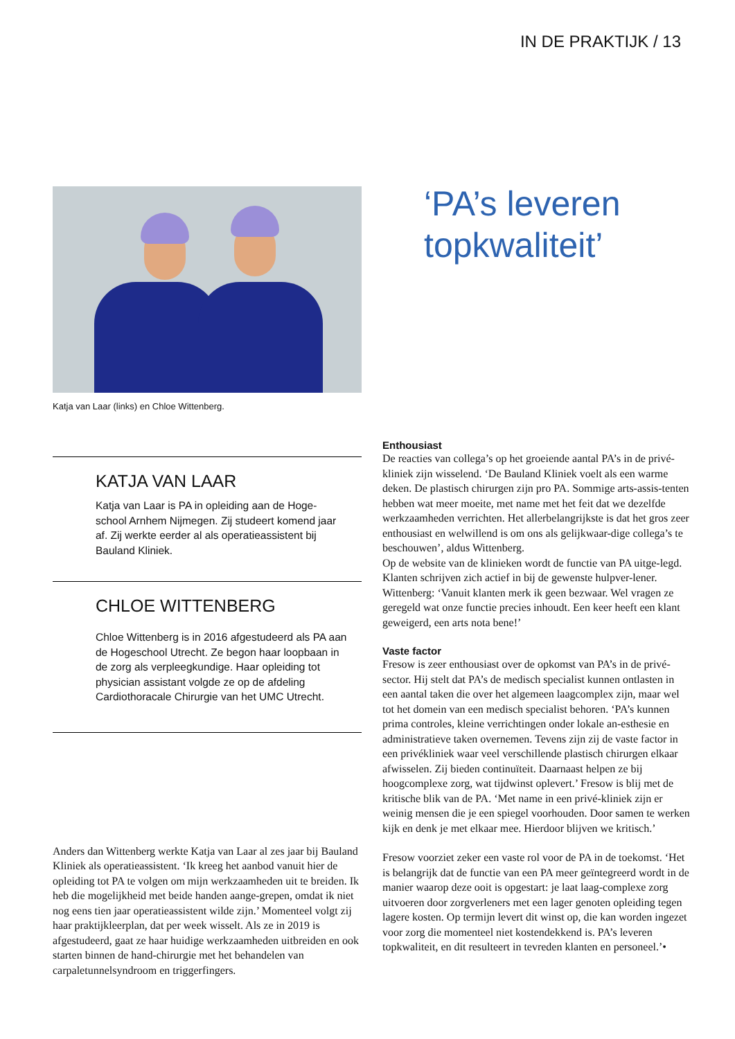IN DE PRAKTIJK / 13
Katja van Laar (links) en Chloe Wittenberg.
KATJA VAN LAAR
Katja van Laar is PA in opleiding aan de Hoge-school Arnhem Nijmegen. Zij studeert komend jaar af. Zij werkte eerder al als operatieassistent bij Bauland Kliniek.
CHLOE WITTENBERG
Chloe Wittenberg is in 2016 afgestudeerd als PA aan de Hogeschool Utrecht. Ze begon haar loopbaan in de zorg als verpleegkundige. Haar opleiding tot physician assistant volgde ze op de afdeling Cardiothoracale Chirurgie van het UMC Utrecht.
Anders dan Wittenberg werkte Katja van Laar al zes jaar bij Bauland Kliniek als operatieassistent. ‘Ik kreeg het aanbod vanuit hier de opleiding tot PA te volgen om mijn werkzaamheden uit te breiden. Ik heb die mogelijkheid met beide handen aange-grepen, omdat ik niet nog eens tien jaar operatieassistent wilde zijn.’ Momenteel volgt zij haar praktijkleerplan, dat per week wisselt. Als ze in 2019 is afgestudeerd, gaat ze haar huidige werkzaamheden uitbreiden en ook starten binnen de hand-chirurgie met het behandelen van carpaletunnelsyndroom en triggerfingers.
‘PA’s leveren topkwaliteit’
Enthousiast
De reacties van collega’s op het groeiende aantal PA’s in de privé-kliniek zijn wisselend. ‘De Bauland Kliniek voelt als een warme deken. De plastisch chirurgen zijn pro PA. Sommige arts-assis-tenten hebben wat meer moeite, met name met het feit dat we dezelfde werkzaamheden verrichten. Het allerbelangrijkste is dat het gros zeer enthousiast en welwillend is om ons als gelijkwaar-dige collega’s te beschouwen’, aldus Wittenberg.
Op de website van de klinieken wordt de functie van PA uitge-legd. Klanten schrijven zich actief in bij de gewenste hulpver-lener. Wittenberg: ‘Vanuit klanten merk ik geen bezwaar. Wel vragen ze geregeld wat onze functie precies inhoudt. Een keer heeft een klant geweigerd, een arts nota bene!’
Vaste factor
Fresow is zeer enthousiast over de opkomst van PA’s in de privé-sector. Hij stelt dat PA’s de medisch specialist kunnen ontlasten in een aantal taken die over het algemeen laagcomplex zijn, maar wel tot het domein van een medisch specialist behoren. ‘PA’s kunnen prima controles, kleine verrichtingen onder lokale an-esthesie en administratieve taken overnemen. Tevens zijn zij de vaste factor in een privékliniek waar veel verschillende plastisch chirurgen elkaar afwisselen. Zij bieden continuïteit. Daarnaast helpen ze bij hoogcomplexe zorg, wat tijdwinst oplevert.’ Fresow is blij met de kritische blik van de PA. ‘Met name in een privé-kliniek zijn er weinig mensen die je een spiegel voorhouden. Door samen te werken kijk en denk je met elkaar mee. Hierdoor blijven we kritisch.’
Fresow voorziet zeker een vaste rol voor de PA in de toekomst. ‘Het is belangrijk dat de functie van een PA meer geïntegreerd wordt in de manier waarop deze ooit is opgestart: je laat laag-complexe zorg uitvoeren door zorgverleners met een lager genoten opleiding tegen lagere kosten. Op termijn levert dit winst op, die kan worden ingezet voor zorg die momenteel niet kostendekkend is. PA’s leveren topkwaliteit, en dit resulteert in tevreden klanten en personeel.’•